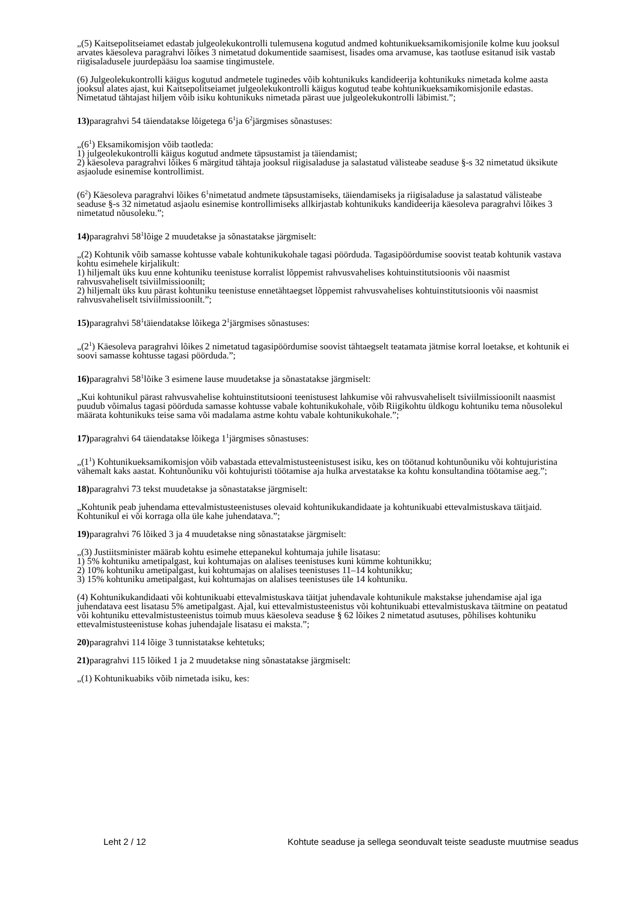„(5) Kaitsepolitseiamet edastab julgeolekukontrolli tulemusena kogutud andmed kohtunikueksamikomisjonile kolme kuu jooksul arvates käesoleva paragrahvi lõikes 3 nimetatud dokumentide saamisest, lisades oma arvamuse, kas taotluse esitanud isik vastab riigisaladusele juurdepääsu loa saamise tingimustele.
(6) Julgeolekukontrolli käigus kogutud andmetele tuginedes võib kohtunikuks kandideerija kohtunikuks nimetada kolme aasta jooksul alates ajast, kui Kaitsepolitseiamet julgeolekukontrolli käigus kogutud teabe kohtunikueksamikomisjonile edastas. Nimetatud tähtajast hiljem võib isiku kohtunikuks nimetada pärast uue julgeolekukontrolli läbimist.”;
13) paragrahvi 54 täiendatakse lõigetega 6<sup>1</sup>ja 6<sup>2</sup>järgmises sõnastuses:
„(6<sup>1</sup>) Eksamikomisjon võib taotleda:
1) julgeolekukontrolli käigus kogutud andmete täpsustamist ja täiendamist;
2) käesoleva paragrahvi lõikes 6 märgitud tähtaja jooksul riigisaladuse ja salastatud välisteabe seaduse §-s 32 nimetatud üksikute asjaolude esinemise kontrollimist.
(6<sup>2</sup>) Käesoleva paragrahvi lõikes 6<sup>1</sup>nimetatud andmete täpsustamiseks, täiendamiseks ja riigisaladuse ja salastatud välisteabe seaduse §-s 32 nimetatud asjaolu esinemise kontrollimiseks allkirjastab kohtunikuks kandideerija käesoleva paragrahvi lõikes 3 nimetatud nõusoleku.”;
14) paragrahvi 58<sup>1</sup>lõige 2 muudetakse ja sõnastatakse järgmiselt:
„(2) Kohtunik võib samasse kohtusse vabale kohtunikukohale tagasi pöörduda. Tagasipöördumise soovist teatab kohtunik vastava kohtu esimehele kirjalikult:
1) hiljemalt üks kuu enne kohtuniku teenistuse korralist lõppemist rahvusvahelises kohtuinstitutsioonis või naasmist rahvusvaheliselt tsiviilmissioonilt;
2) hiljemalt üks kuu pärast kohtuniku teenistuse ennetähtaegset lõppemist rahvusvahelises kohtuinstitutsioonis või naasmist rahvusvaheliselt tsiviilmissioonilt.”;
15) paragrahvi 58<sup>1</sup>täiendatakse lõikega 2<sup>1</sup>järgmises sõnastuses:
„(2<sup>1</sup>) Käesoleva paragrahvi lõikes 2 nimetatud tagasipöördumise soovist tähtaegselt teatamata jätmise korral loetakse, et kohtunik ei soovi samasse kohtusse tagasi pöörduda.”;
16) paragrahvi 58<sup>1</sup>lõike 3 esimene lause muudetakse ja sõnastatakse järgmiselt:
„Kui kohtunikul pärast rahvusvahelise kohtuinstitutsiooni teenistusest lahkumise või rahvusvaheliselt tsiviilmissioonilt naasmist puudub võimalus tagasi pöörduda samasse kohtusse vabale kohtunikukohale, võib Riigikohtu üldkogu kohtuniku tema nõusolekul määrata kohtunikuks teise sama või madalama astme kohtu vabale kohtunikukohale.”;
17) paragrahvi 64 täiendatakse lõikega 1<sup>1</sup>järgmises sõnastuses:
„(1<sup>1</sup>) Kohtunikueksamikomisjon võib vabastada ettevalmistusteenistusest isiku, kes on töötanud kohtunõuniku või kohtujuristina vähemalt kaks aastat. Kohtunõuniku või kohtujuristi töötamise aja hulka arvestatakse ka kohtu konsultandina töötamise aeg.”;
18) paragrahvi 73 tekst muudetakse ja sõnastatakse järgmiselt:
„Kohtunik peab juhendama ettevalmistusteenistuses olevaid kohtunikukandidaate ja kohtunikuabi ettevalmistuskava täitjaid. Kohtunikul ei või korraga olla üle kahe juhendatava.”;
19) paragrahvi 76 lõiked 3 ja 4 muudetakse ning sõnastatakse järgmiselt:
„(3) Justiitsminister määrab kohtu esimehe ettepanekul kohtumaja juhile lisatasu:
1) 5% kohtuniku ametipalgast, kui kohtumajas on alalises teenistuses kuni kümme kohtunikku;
2) 10% kohtuniku ametipalgast, kui kohtumajas on alalises teenistuses 11–14 kohtunikku;
3) 15% kohtuniku ametipalgast, kui kohtumajas on alalises teenistuses üle 14 kohtuniku.
(4) Kohtunikukandidaati või kohtunikuabi ettevalmistuskava täitjat juhendavale kohtunikule makstakse juhendamise ajal iga juhendatava eest lisatasu 5% ametipalgast. Ajal, kui ettevalmistusteenistus või kohtunikuabi ettevalmistuskava täitmine on peatatud või kohtuniku ettevalmistusteenistus toimub muus käesoleva seaduse § 62 lõikes 2 nimetatud asutuses, põhilises kohtuniku ettevalmistusteenistuse kohas juhendajale lisatasu ei maksta.”;
20) paragrahvi 114 lõige 3 tunnistatakse kehtetuks;
21) paragrahvi 115 lõiked 1 ja 2 muudetakse ning sõnastatakse järgmiselt:
„(1) Kohtunikuabiks võib nimetada isiku, kes:
Leht 2 / 12 Kohtute seaduse ja sellega seonduvalt teiste seaduste muutmise seadus